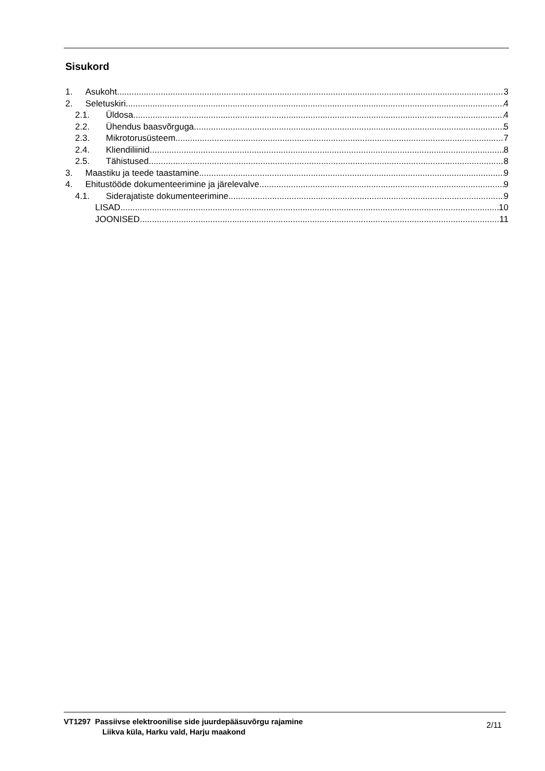Sisukord
1. Asukoht 3
2. Seletuskiri 4
2.1. Üldosa 4
2.2. Ühendus baasvõrguga 5
2.3. Mikrotorusüsteem 7
2.4. Kliendiliinid 8
2.5. Tähistused 8
3. Maastiku ja teede taastamine 9
4. Ehitustööde dokumenteerimine ja järelevalve 9
4.1. Siderajatiste dokumenteerimine 9
LISAD 10
JOONISED 11
VT1297 Passiivse elektroonilise side juurdepääsuvõrgu rajamine
Liikva küla, Harku vald, Harju maakond
2/11